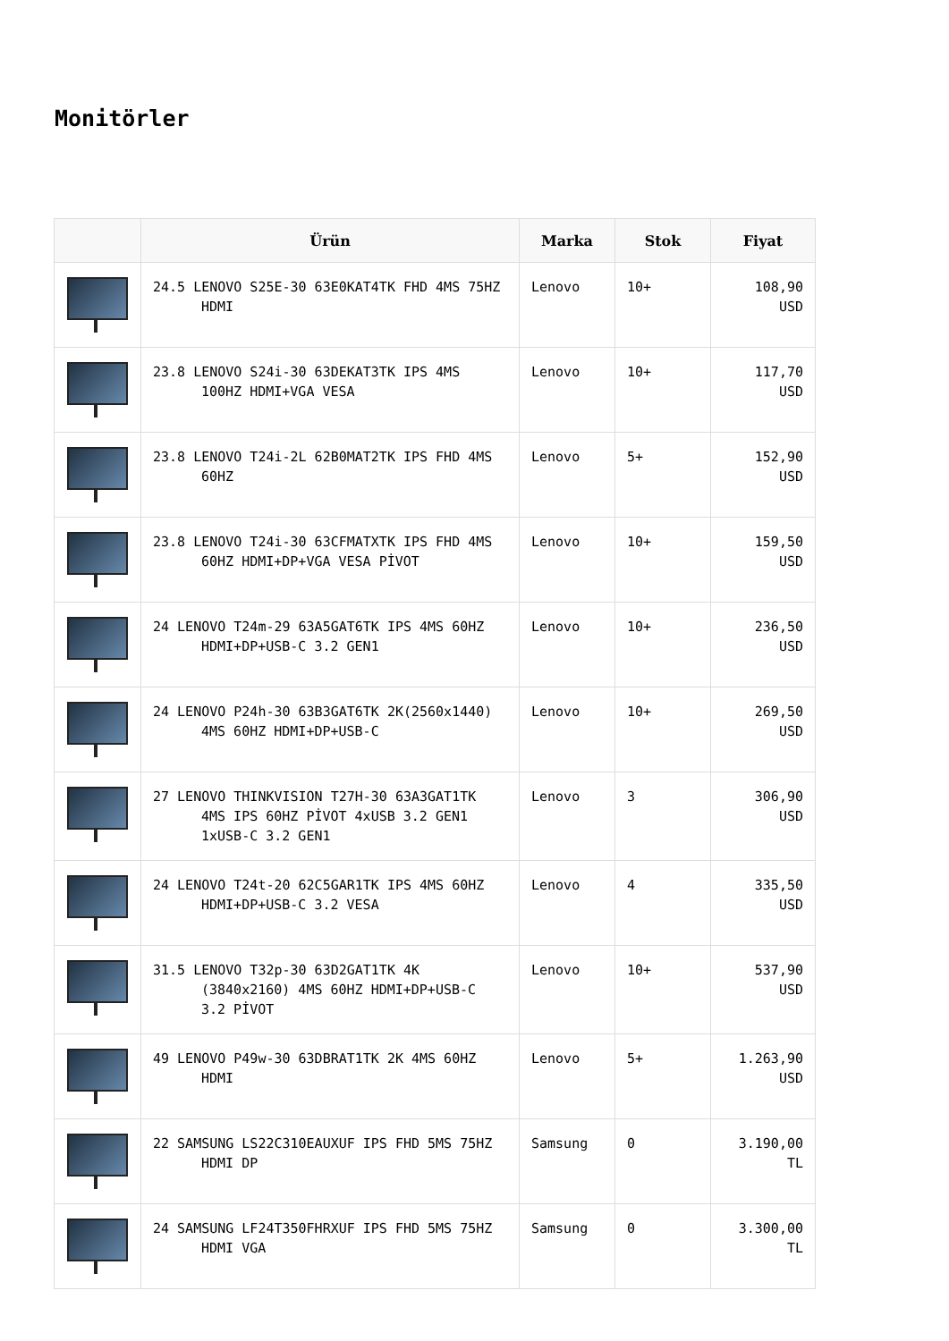Monitörler
| | Ürün | Marka | Stok | Fiyat |
| --- | --- | --- | --- | --- |
| | 24.5 LENOVO S25E-30 63E0KAT4TK FHD 4MS 75HZ HDMI | Lenovo | 10+ | 108,90 USD |
| | 23.8 LENOVO S24i-30 63DEKAT3TK IPS 4MS 100HZ HDMI+VGA VESA | Lenovo | 10+ | 117,70 USD |
| | 23.8 LENOVO T24i-2L 62B0MAT2TK IPS FHD 4MS 60HZ | Lenovo | 5+ | 152,90 USD |
| | 23.8 LENOVO T24i-30 63CFMATXTK IPS FHD 4MS 60HZ HDMI+DP+VGA VESA PİVOT | Lenovo | 10+ | 159,50 USD |
| | 24 LENOVO T24m-29 63A5GAT6TK IPS 4MS 60HZ HDMI+DP+USB-C 3.2 GEN1 | Lenovo | 10+ | 236,50 USD |
| | 24 LENOVO P24h-30 63B3GAT6TK 2K(2560x1440) 4MS 60HZ HDMI+DP+USB-C | Lenovo | 10+ | 269,50 USD |
| | 27 LENOVO THINKVISION T27H-30 63A3GAT1TK 4MS IPS 60HZ PİVOT 4xUSB 3.2 GEN1 1xUSB-C 3.2 GEN1 | Lenovo | 3 | 306,90 USD |
| | 24 LENOVO T24t-20 62C5GAR1TK IPS 4MS 60HZ HDMI+DP+USB-C 3.2 VESA | Lenovo | 4 | 335,50 USD |
| | 31.5 LENOVO T32p-30 63D2GAT1TK 4K (3840x2160) 4MS 60HZ HDMI+DP+USB-C 3.2 PİVOT | Lenovo | 10+ | 537,90 USD |
| | 49 LENOVO P49w-30 63DBRAT1TK 2K 4MS 60HZ HDMI | Lenovo | 5+ | 1.263,90 USD |
| | 22 SAMSUNG LS22C310EAUXUF IPS FHD 5MS 75HZ HDMI DP | Samsung | 0 | 3.190,00 TL |
| | 24 SAMSUNG LF24T350FHRXUF IPS FHD 5MS 75HZ HDMI VGA | Samsung | 0 | 3.300,00 TL |